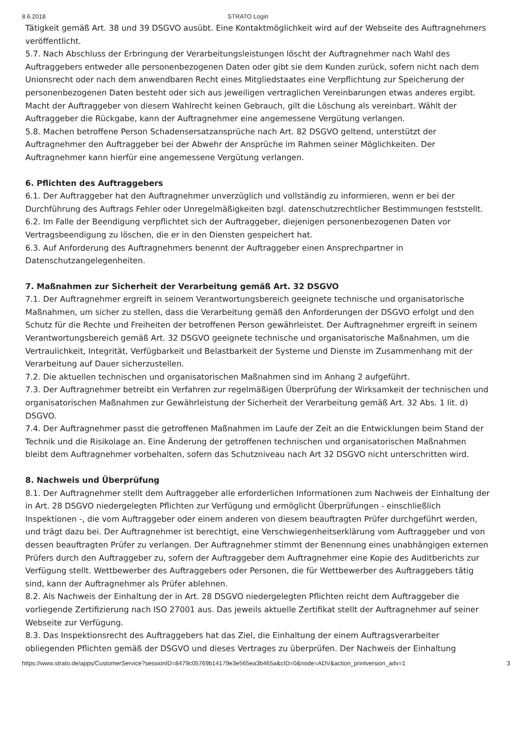8.6.2018 STRATO Login
Tätigkeit gemäß Art. 38 und 39 DSGVO ausübt. Eine Kontaktmöglichkeit wird auf der Webseite des Auftragnehmers veröffentlicht.
5.7. Nach Abschluss der Erbringung der Verarbeitungsleistungen löscht der Auftragnehmer nach Wahl des Auftraggebers entweder alle personenbezogenen Daten oder gibt sie dem Kunden zurück, sofern nicht nach dem Unionsrecht oder nach dem anwendbaren Recht eines Mitgliedstaates eine Verpflichtung zur Speicherung der personenbezogenen Daten besteht oder sich aus jeweiligen vertraglichen Vereinbarungen etwas anderes ergibt. Macht der Auftraggeber von diesem Wahlrecht keinen Gebrauch, gilt die Löschung als vereinbart. Wählt der Auftraggeber die Rückgabe, kann der Auftragnehmer eine angemessene Vergütung verlangen.
5.8. Machen betroffene Person Schadensersatzansprüche nach Art. 82 DSGVO geltend, unterstützt der Auftragnehmer den Auftraggeber bei der Abwehr der Ansprüche im Rahmen seiner Möglichkeiten. Der Auftragnehmer kann hierfür eine angemessene Vergütung verlangen.
6. Pflichten des Auftraggebers
6.1. Der Auftraggeber hat den Auftragnehmer unverzüglich und vollständig zu informieren, wenn er bei der Durchführung des Auftrags Fehler oder Unregelmäßigkeiten bzgl. datenschutzrechtlicher Bestimmungen feststellt.
6.2. Im Falle der Beendigung verpflichtet sich der Auftraggeber, diejenigen personenbezogenen Daten vor Vertragsbeendigung zu löschen, die er in den Diensten gespeichert hat.
6.3. Auf Anforderung des Auftragnehmers benennt der Auftraggeber einen Ansprechpartner in Datenschutzangelegenheiten.
7. Maßnahmen zur Sicherheit der Verarbeitung gemäß Art. 32 DSGVO
7.1. Der Auftragnehmer ergreift in seinem Verantwortungsbereich geeignete technische und organisatorische Maßnahmen, um sicher zu stellen, dass die Verarbeitung gemäß den Anforderungen der DSGVO erfolgt und den Schutz für die Rechte und Freiheiten der betroffenen Person gewährleistet. Der Auftragnehmer ergreift in seinem Verantwortungsbereich gemäß Art. 32 DSGVO geeignete technische und organisatorische Maßnahmen, um die Vertraulichkeit, Integrität, Verfügbarkeit und Belastbarkeit der Systeme und Dienste im Zusammenhang mit der Verarbeitung auf Dauer sicherzustellen.
7.2. Die aktuellen technischen und organisatorischen Maßnahmen sind im Anhang 2 aufgeführt.
7.3. Der Auftragnehmer betreibt ein Verfahren zur regelmäßigen Überprüfung der Wirksamkeit der technischen und organisatorischen Maßnahmen zur Gewährleistung der Sicherheit der Verarbeitung gemäß Art. 32 Abs. 1 lit. d) DSGVO.
7.4. Der Auftragnehmer passt die getroffenen Maßnahmen im Laufe der Zeit an die Entwicklungen beim Stand der Technik und die Risikolage an. Eine Änderung der getroffenen technischen und organisatorischen Maßnahmen bleibt dem Auftragnehmer vorbehalten, sofern das Schutzniveau nach Art 32 DSGVO nicht unterschritten wird.
8. Nachweis und Überprüfung
8.1. Der Auftragnehmer stellt dem Auftraggeber alle erforderlichen Informationen zum Nachweis der Einhaltung der in Art. 28 DSGVO niedergelegten Pflichten zur Verfügung und ermöglicht Überprüfungen - einschließlich Inspektionen -, die vom Auftraggeber oder einem anderen von diesem beauftragten Prüfer durchgeführt werden, und trägt dazu bei. Der Auftragnehmer ist berechtigt, eine Verschwiegenheitserklärung vom Auftraggeber und von dessen beauftragten Prüfer zu verlangen. Der Auftragnehmer stimmt der Benennung eines unabhängigen externen Prüfers durch den Auftraggeber zu, sofern der Auftraggeber dem Auftragnehmer eine Kopie des Auditberichts zur Verfügung stellt. Wettbewerber des Auftraggebers oder Personen, die für Wettbewerber des Auftraggebers tätig sind, kann der Auftragnehmer als Prüfer ablehnen.
8.2. Als Nachweis der Einhaltung der in Art. 28 DSGVO niedergelegten Pflichten reicht dem Auftraggeber die vorliegende Zertifizierung nach ISO 27001 aus. Das jeweils aktuelle Zertifikat stellt der Auftragnehmer auf seiner Webseite zur Verfügung.
8.3. Das Inspektionsrecht des Auftraggebers hat das Ziel, die Einhaltung der einem Auftragsverarbeiter obliegenden Pflichten gemäß der DSGVO und dieses Vertrages zu überprüfen. Der Nachweis der Einhaltung
https://www.strato.de/apps/CustomerService?sessionID=8479c05769b14179e3e565ea3b465a&cID=0&node=ADV&action_printversion_adv=1 3